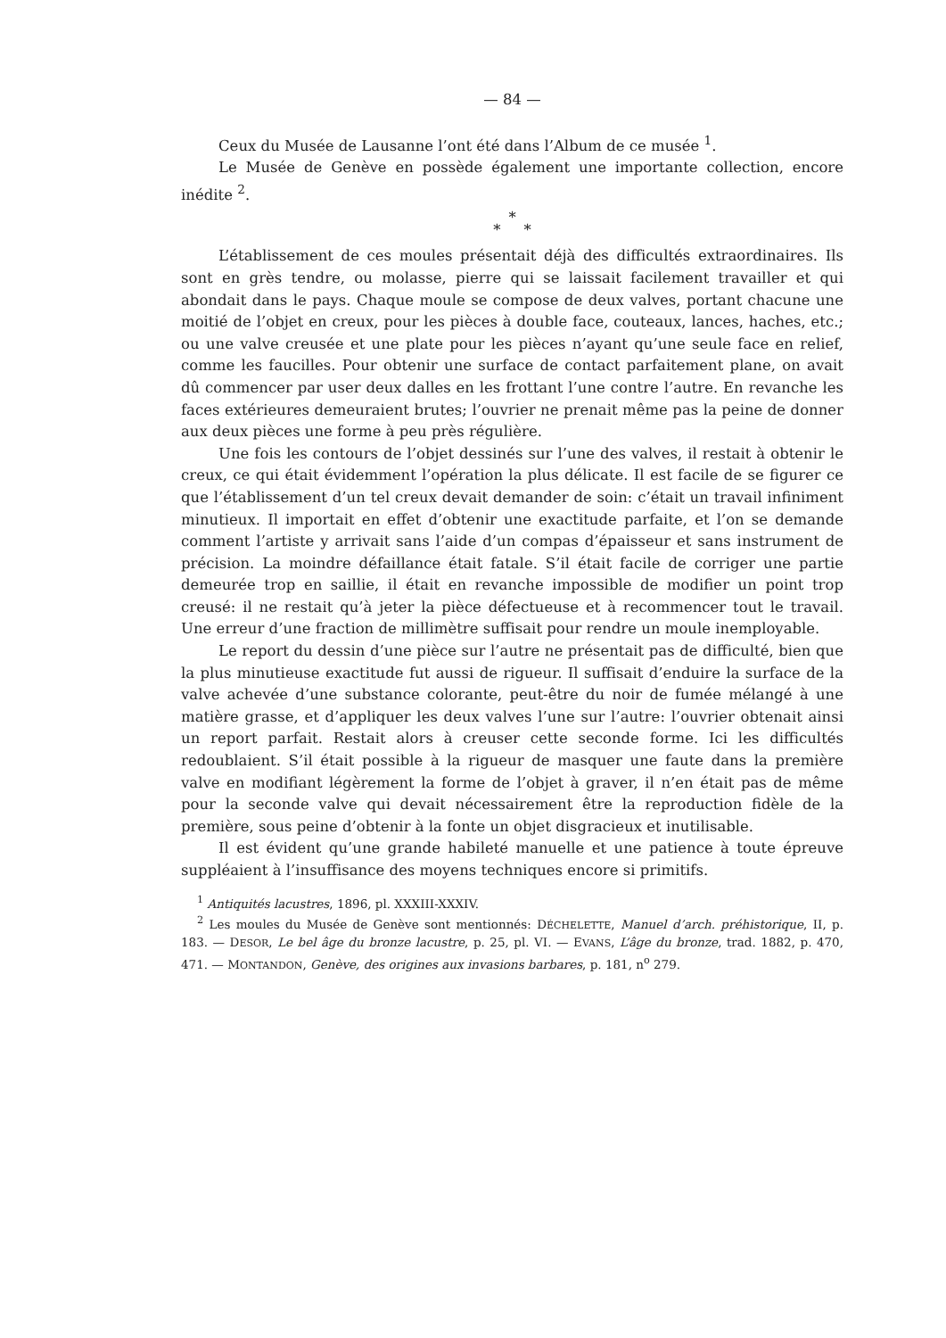— 84 —
Ceux du Musée de Lausanne l’ont été dans l’Album de ce musée <sup>1</sup>.
Le Musée de Genève en possède également une importante collection, encore inédite <sup>2</sup>.
*
* *
L’établissement de ces moules présentait déjà des difficultés extraordinaires. Ils sont en grès tendre, ou molasse, pierre qui se laissait facilement travailler et qui abondait dans le pays. Chaque moule se compose de deux valves, portant chacune une moitié de l’objet en creux, pour les pièces à double face, couteaux, lances, haches, etc.; ou une valve creusée et une plate pour les pièces n’ayant qu’une seule face en relief, comme les faucilles. Pour obtenir une surface de contact parfaitement plane, on avait dû commencer par user deux dalles en les frottant l’une contre l’autre. En revanche les faces extérieures demeuraient brutes; l’ouvrier ne prenait même pas la peine de donner aux deux pièces une forme à peu près régulière.
Une fois les contours de l’objet dessinés sur l’une des valves, il restait à obtenir le creux, ce qui était évidemment l’opération la plus délicate. Il est facile de se figurer ce que l’établissement d’un tel creux devait demander de soin: c’était un travail infiniment minutieux. Il importait en effet d’obtenir une exactitude parfaite, et l’on se demande comment l’artiste y arrivait sans l’aide d’un compas d’épaisseur et sans instrument de précision. La moindre défaillance était fatale. S’il était facile de corriger une partie demeurée trop en saillie, il était en revanche impossible de modifier un point trop creusé: il ne restait qu’à jeter la pièce défectueuse et à recommencer tout le travail. Une erreur d’une fraction de millimètre suffisait pour rendre un moule inemployable.
Le report du dessin d’une pièce sur l’autre ne présentait pas de difficulté, bien que la plus minutieuse exactitude fut aussi de rigueur. Il suffisait d’enduire la surface de la valve achevée d’une substance colorante, peut-être du noir de fumée mélangé à une matière grasse, et d’appliquer les deux valves l’une sur l’autre: l’ouvrier obtenait ainsi un report parfait. Restait alors à creuser cette seconde forme. Ici les difficultés redoublaient. S’il était possible à la rigueur de masquer une faute dans la première valve en modifiant légèrement la forme de l’objet à graver, il n’en était pas de même pour la seconde valve qui devait nécessairement être la reproduction fidèle de la première, sous peine d’obtenir à la fonte un objet disgracieux et inutilisable.
Il est évident qu’une grande habileté manuelle et une patience à toute épreuve suppléaient à l’insuffisance des moyens techniques encore si primitifs.
<sup>1</sup> Antiquités lacustres, 1896, pl. XXXIII-XXXIV.
<sup>2</sup> Les moules du Musée de Genève sont mentionnés: DÉCHELETTE, Manuel d’arch. préhistorique, II, p. 183. — DESOR, Le bel âge du bronze lacustre, p. 25, pl. VI. — EVANS, L’âge du bronze, trad. 1882, p. 470, 471. — MONTANDON, Genève, des origines aux invasions barbares, p. 181, n<sup>o</sup> 279.